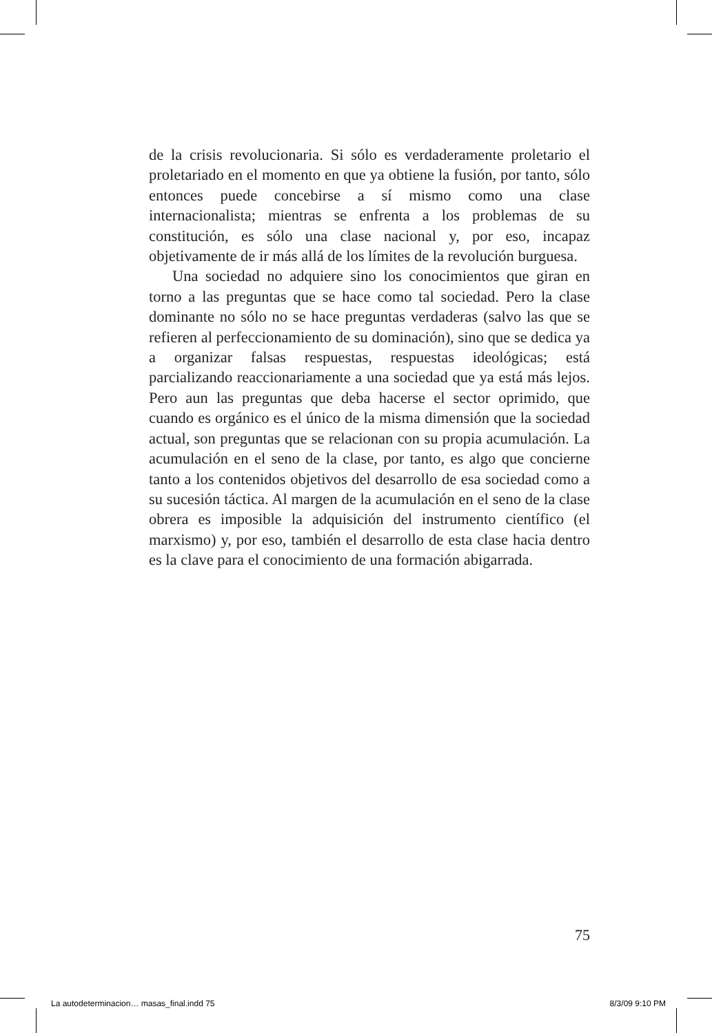de la crisis revolucionaria. Si sólo es verdaderamente proletario el proletariado en el momento en que ya obtiene la fusión, por tanto, sólo entonces puede concebirse a sí mismo como una clase internacionalista; mientras se enfrenta a los problemas de su constitución, es sólo una clase nacional y, por eso, incapaz objetivamente de ir más allá de los límites de la revolución burguesa.
Una sociedad no adquiere sino los conocimientos que giran en torno a las preguntas que se hace como tal sociedad. Pero la clase dominante no sólo no se hace preguntas verdaderas (salvo las que se refieren al perfeccionamiento de su dominación), sino que se dedica ya a organizar falsas respuestas, respuestas ideológicas; está parcializando reaccionariamente a una sociedad que ya está más lejos. Pero aun las preguntas que deba hacerse el sector oprimido, que cuando es orgánico es el único de la misma dimensión que la sociedad actual, son preguntas que se relacionan con su propia acumulación. La acumulación en el seno de la clase, por tanto, es algo que concierne tanto a los contenidos objetivos del desarrollo de esa sociedad como a su sucesión táctica. Al margen de la acumulación en el seno de la clase obrera es imposible la adquisición del instrumento científico (el marxismo) y, por eso, también el desarrollo de esta clase hacia dentro es la clave para el conocimiento de una formación abigarrada.
75
La autodeterminacion… masas_final.indd 75 8/3/09 9:10 PM